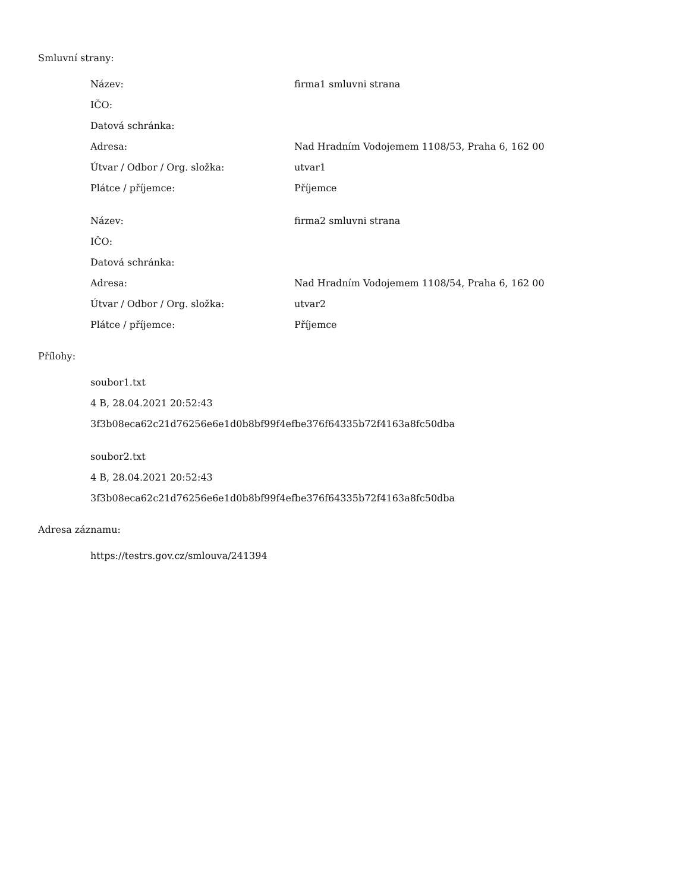Smluvní strany:
| Název: | firma1 smluvni strana |
| IČO: | |
| Datová schránka: | |
| Adresa: | Nad Hradním Vodojemem 1108/53, Praha 6, 162 00 |
| Útvar / Odbor / Org. složka: | utvar1 |
| Plátce / příjemce: | Příjemce |
| Název: | firma2 smluvni strana |
| IČO: | |
| Datová schránka: | |
| Adresa: | Nad Hradním Vodojemem 1108/54, Praha 6, 162 00 |
| Útvar / Odbor / Org. složka: | utvar2 |
| Plátce / příjemce: | Příjemce |
Přílohy:
soubor1.txt
4 B, 28.04.2021 20:52:43
3f3b08eca62c21d76256e6e1d0b8bf99f4efbe376f64335b72f4163a8fc50dba
soubor2.txt
4 B, 28.04.2021 20:52:43
3f3b08eca62c21d76256e6e1d0b8bf99f4efbe376f64335b72f4163a8fc50dba
Adresa záznamu:
https://testrs.gov.cz/smlouva/241394